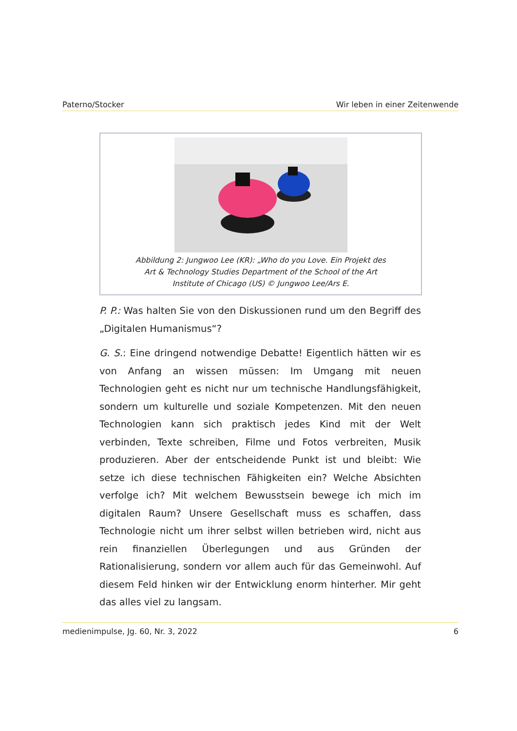Paterno/Stocker Wir leben in einer Zeitenwende
Abbildung 2: Jungwoo Lee (KR): „Who do you Love. Ein Projekt des Art & Technology Studies Department of the School of the Art Institute of Chicago (US) © Jungwoo Lee/Ars E.
P. P.: Was halten Sie von den Diskussionen rund um den Begriff des „Digitalen Humanismus“?
G. S.: Eine dringend notwendige Debatte! Eigentlich hätten wir es von Anfang an wissen müssen: Im Umgang mit neuen Technologien geht es nicht nur um technische Handlungsfähigkeit, sondern um kulturelle und soziale Kompetenzen. Mit den neuen Technologien kann sich praktisch jedes Kind mit der Welt verbinden, Texte schreiben, Filme und Fotos verbreiten, Musik produzieren. Aber der entscheidende Punkt ist und bleibt: Wie setze ich diese technischen Fähigkeiten ein? Welche Absichten verfolge ich? Mit welchem Bewusstsein bewege ich mich im digitalen Raum? Unsere Gesellschaft muss es schaffen, dass Technologie nicht um ihrer selbst willen betrieben wird, nicht aus rein finanziellen Überlegungen und aus Gründen der Rationalisierung, sondern vor allem auch für das Gemeinwohl. Auf diesem Feld hinken wir der Entwicklung enorm hinterher. Mir geht das alles viel zu langsam.
medienimpulse, Jg. 60, Nr. 3, 2022 6